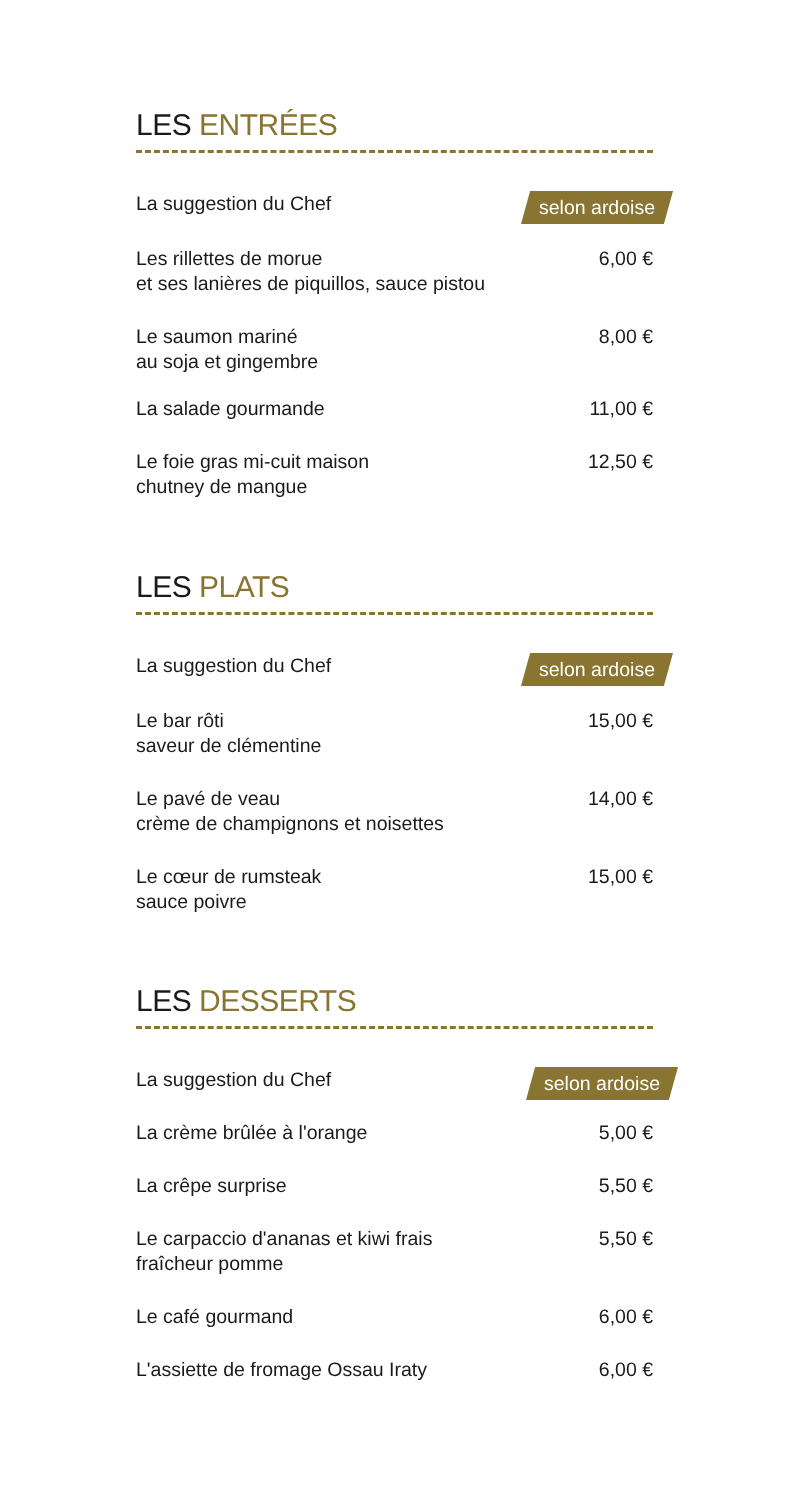LES ENTRÉES
La suggestion du Chef
selon ardoise
Les rillettes de morue
et ses lanières de piquillos, sauce pistou
6,00 €
Le saumon mariné
au soja et gingembre
8,00 €
La salade gourmande 11,00 €
Le foie gras mi-cuit maison
chutney de mangue
12,50 €
LES PLATS
La suggestion du Chef
selon ardoise
Le bar rôti
saveur de clémentine
15,00 €
Le pavé de veau
crème de champignons et noisettes
14,00 €
Le cœur de rumsteak
sauce poivre
15,00 €
LES DESSERTS
La suggestion du Chef
selon ardoise
La crème brûlée à l'orange 5,00 €
La crêpe surprise 5,50 €
Le carpaccio d'ananas et kiwi frais
fraîcheur pomme
5,50 €
Le café gourmand 6,00 €
L'assiette de fromage Ossau Iraty
6,00 €